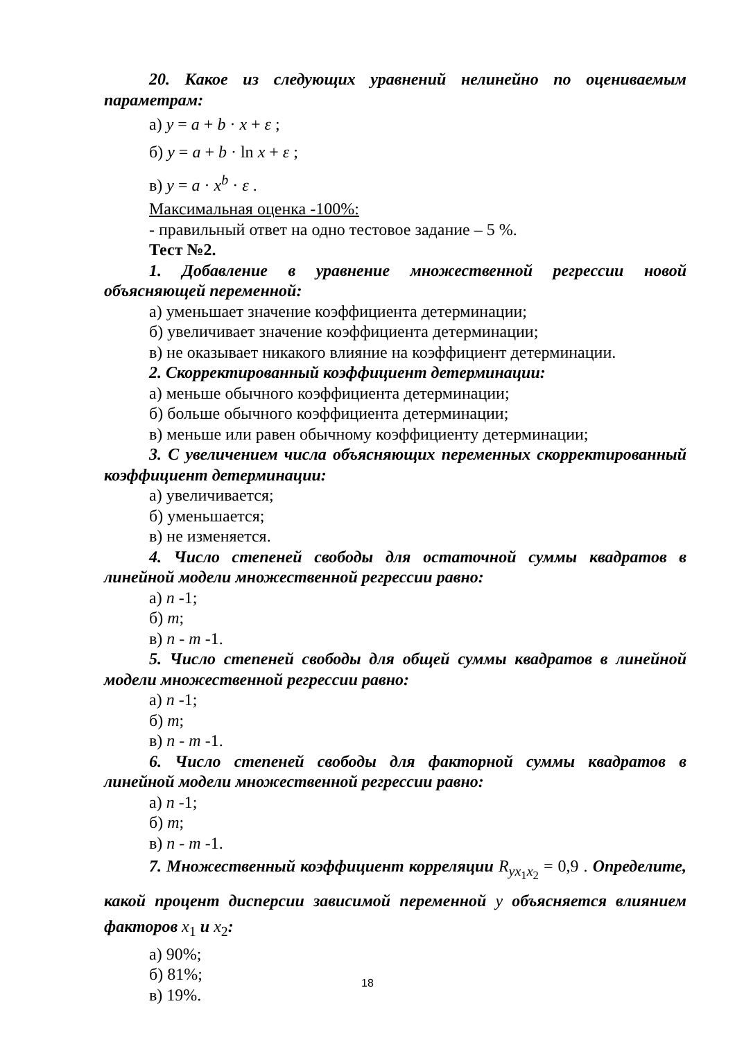20. Какое из следующих уравнений нелинейно по оцениваемым параметрам:
а) y = a + b · x + ε ;
б) y = a + b · ln x + ε ;
в) y = a · x<sup>b</sup> · ε .
Максимальная оценка -100%:
- правильный ответ на одно тестовое задание – 5 %.
Тест №2.
1. Добавление в уравнение множественной регрессии новой объясняющей переменной:
а) уменьшает значение коэффициента детерминации;
б) увеличивает значение коэффициента детерминации;
в) не оказывает никакого влияние на коэффициент детерминации.
2. Скорректированный коэффициент детерминации:
а) меньше обычного коэффициента детерминации;
б) больше обычного коэффициента детерминации;
в) меньше или равен обычному коэффициенту детерминации;
3. С увеличением числа объясняющих переменных скорректированный коэффициент детерминации:
а) увеличивается;
б) уменьшается;
в) не изменяется.
4. Число степеней свободы для остаточной суммы квадратов в линейной модели множественной регрессии равно:
а) n -1;
б) m;
в) n - m -1.
5. Число степеней свободы для общей суммы квадратов в линейной модели множественной регрессии равно:
а) n -1;
б) m;
в) n - m -1.
6. Число степеней свободы для факторной суммы квадратов в линейной модели множественной регрессии равно:
а) n -1;
б) m;
в) n - m -1.
7. Множественный коэффициент корреляции R<sub>yx<sub>1</sub>x<sub>2</sub></sub> = 0,9 . Определите, какой процент дисперсии зависимой переменной y объясняется влиянием факторов x<sub>1</sub> и x<sub>2</sub>:
а) 90%;
б) 81%;
в) 19%.
18